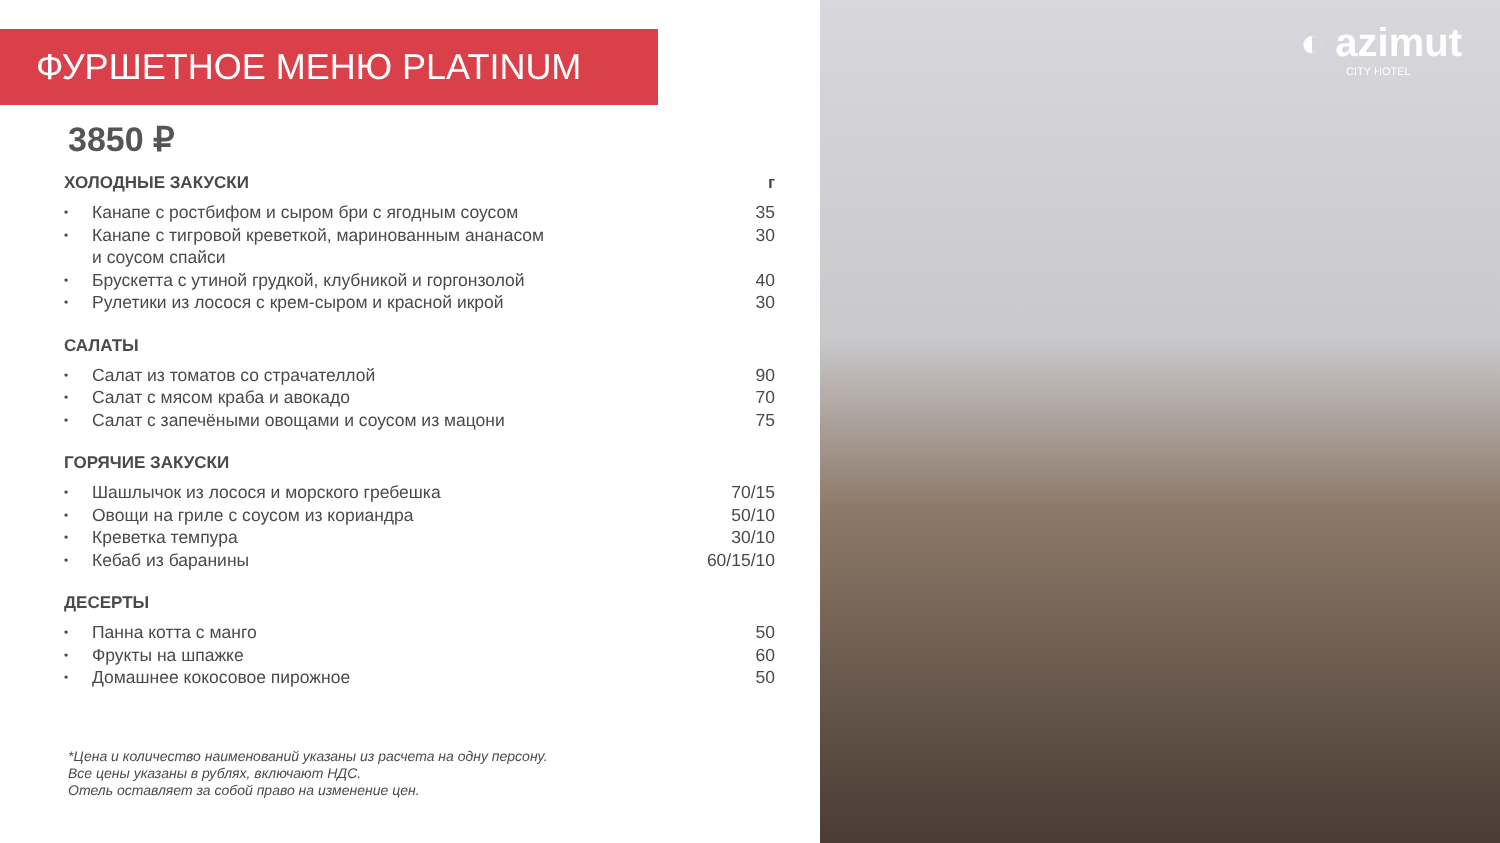ФУРШЕТНОЕ МЕНЮ PLATINUM
3850 ₽
ХОЛОДНЫЕ ЗАКУСКИ г
• Канапе с ростбифом и сыром бри с ягодным соусом 35
• Канапе с тигровой креветкой, маринованным ананасом
и соусом спайси 30
• Брускетта с утиной грудкой, клубникой и горгонзолой 40
• Рулетики из лосося с крем-сыром и красной икрой 30
САЛАТЫ
• Салат из томатов со страчателлой 90
• Салат с мясом краба и авокадо 70
• Салат с запечёными овощами и соусом из мацони 75
ГОРЯЧИЕ ЗАКУСКИ
• Шашлычок из лосося и морского гребешка 70/15
• Овощи на гриле с соусом из кориандра 50/10
• Креветка темпура 30/10
• Кебаб из баранины 60/15/10
ДЕСЕРТЫ
• Панна котта с манго 50
• Фрукты на шпажке 60
• Домашнее кокосовое пирожное 50
*Цена и количество наименований указаны из расчета на одну персону.
Все цены указаны в рублях, включают НДС.
Отель оставляет за собой право на изменение цен.
◐ azimut
CITY HOTEL